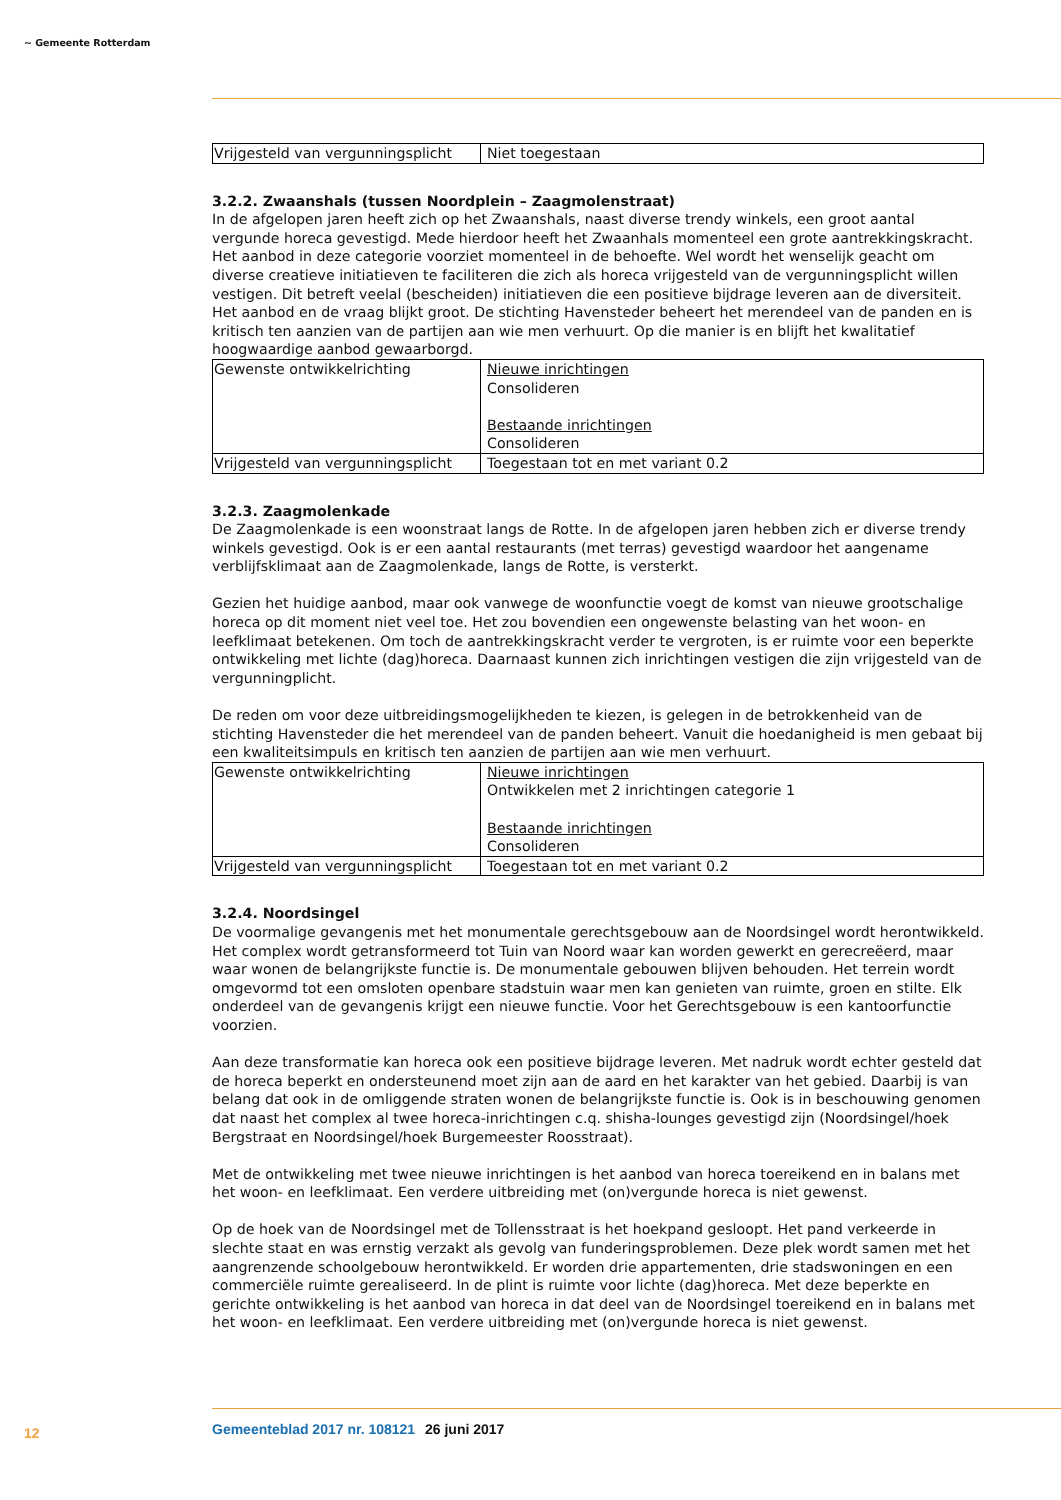~ Gemeente Rotterdam
| Vrijgesteld van vergunningsplicht | Niet toegestaan |
3.2.2. Zwaanshals (tussen Noordplein – Zaagmolenstraat)
In de afgelopen jaren heeft zich op het Zwaanshals, naast diverse trendy winkels, een groot aantal vergunde horeca gevestigd. Mede hierdoor heeft het Zwaanhals momenteel een grote aantrekkingskracht. Het aanbod in deze categorie voorziet momenteel in de behoefte. Wel wordt het wenselijk geacht om diverse creatieve initiatieven te faciliteren die zich als horeca vrijgesteld van de vergunningsplicht willen vestigen. Dit betreft veelal (bescheiden) initiatieven die een positieve bijdrage leveren aan de diversiteit. Het aanbod en de vraag blijkt groot. De stichting Havensteder beheert het merendeel van de panden en is kritisch ten aanzien van de partijen aan wie men verhuurt. Op die manier is en blijft het kwalitatief hoogwaardige aanbod gewaarborgd.
| Gewenste ontwikkelrichting | Nieuwe inrichtingen Consolideren Bestaande inrichtingen Consolideren |
| Vrijgesteld van vergunningsplicht | Toegestaan tot en met variant 0.2 |
3.2.3. Zaagmolenkade
De Zaagmolenkade is een woonstraat langs de Rotte. In de afgelopen jaren hebben zich er diverse trendy winkels gevestigd. Ook is er een aantal restaurants (met terras) gevestigd waardoor het aangename verblijfsklimaat aan de Zaagmolenkade, langs de Rotte, is versterkt.
Gezien het huidige aanbod, maar ook vanwege de woonfunctie voegt de komst van nieuwe grootschalige horeca op dit moment niet veel toe. Het zou bovendien een ongewenste belasting van het woon- en leefklimaat betekenen. Om toch de aantrekkingskracht verder te vergroten, is er ruimte voor een beperkte ontwikkeling met lichte (dag)horeca. Daarnaast kunnen zich inrichtingen vestigen die zijn vrijgesteld van de vergunningplicht.
De reden om voor deze uitbreidingsmogelijkheden te kiezen, is gelegen in de betrokkenheid van de stichting Havensteder die het merendeel van de panden beheert. Vanuit die hoedanigheid is men gebaat bij een kwaliteitsimpuls en kritisch ten aanzien de partijen aan wie men verhuurt.
| Gewenste ontwikkelrichting | Nieuwe inrichtingen Ontwikkelen met 2 inrichtingen categorie 1 Bestaande inrichtingen Consolideren |
| Vrijgesteld van vergunningsplicht | Toegestaan tot en met variant 0.2 |
3.2.4. Noordsingel
De voormalige gevangenis met het monumentale gerechtsgebouw aan de Noordsingel wordt herontwikkeld. Het complex wordt getransformeerd tot Tuin van Noord waar kan worden gewerkt en gerecreëerd, maar waar wonen de belangrijkste functie is. De monumentale gebouwen blijven behouden. Het terrein wordt omgevormd tot een omsloten openbare stadstuin waar men kan genieten van ruimte, groen en stilte. Elk onderdeel van de gevangenis krijgt een nieuwe functie. Voor het Gerechtsgebouw is een kantoorfunctie voorzien.
Aan deze transformatie kan horeca ook een positieve bijdrage leveren. Met nadruk wordt echter gesteld dat de horeca beperkt en ondersteunend moet zijn aan de aard en het karakter van het gebied. Daarbij is van belang dat ook in de omliggende straten wonen de belangrijkste functie is. Ook is in beschouwing genomen dat naast het complex al twee horeca-inrichtingen c.q. shisha-lounges gevestigd zijn (Noordsingel/hoek Bergstraat en Noordsingel/hoek Burgemeester Roosstraat).
Met de ontwikkeling met twee nieuwe inrichtingen is het aanbod van horeca toereikend en in balans met het woon- en leefklimaat. Een verdere uitbreiding met (on)vergunde horeca is niet gewenst.
Op de hoek van de Noordsingel met de Tollensstraat is het hoekpand gesloopt. Het pand verkeerde in slechte staat en was ernstig verzakt als gevolg van funderingsproblemen. Deze plek wordt samen met het aangrenzende schoolgebouw herontwikkeld. Er worden drie appartementen, drie stadswoningen en een commerciële ruimte gerealiseerd. In de plint is ruimte voor lichte (dag)horeca. Met deze beperkte en gerichte ontwikkeling is het aanbod van horeca in dat deel van de Noordsingel toereikend en in balans met het woon- en leefklimaat. Een verdere uitbreiding met (on)vergunde horeca is niet gewenst.
12 Gemeenteblad 2017 nr. 108121 26 juni 2017